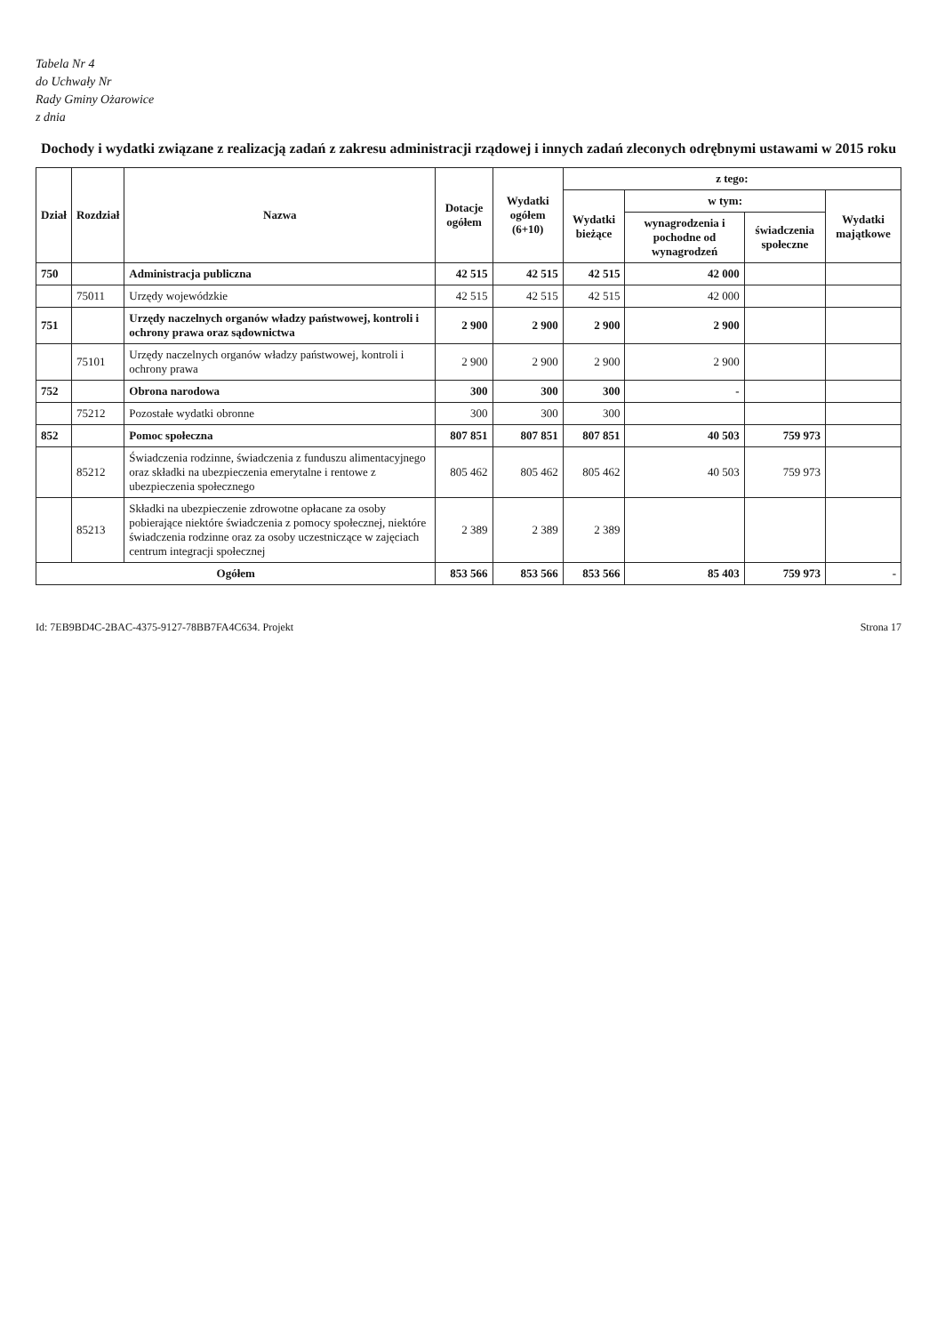Tabela Nr 4
do Uchwały Nr
Rady Gminy Ożarowice
z dnia
Dochody i wydatki związane z realizacją zadań z zakresu administracji rządowej i innych zadań zleconych odrębnymi ustawami w 2015 roku
| Dział | Rozdział | Nazwa | Dotacje ogółem | Wydatki ogółem (6+10) | z tego: | | | |
| --- | --- | --- | --- | --- | --- | --- | --- | --- |
| | | | | | Wydatki bieżące | w tym: | | Wydatki majątkowe |
| | | | | | | wynagrodzenia i pochodne od wynagrodzeń | świadczenia społeczne | |
| 750 | | Administracja publiczna | 42 515 | 42 515 | 42 515 | 42 000 | | |
| | 75011 | Urzędy wojewódzkie | 42 515 | 42 515 | 42 515 | 42 000 | | |
| 751 | | Urzędy naczelnych organów władzy państwowej, kontroli i ochrony prawa oraz sądownictwa | 2 900 | 2 900 | 2 900 | 2 900 | | |
| | 75101 | Urzędy naczelnych organów władzy państwowej, kontroli i ochrony prawa | 2 900 | 2 900 | 2 900 | 2 900 | | |
| 752 | | Obrona narodowa | 300 | 300 | 300 | - | | |
| | 75212 | Pozostałe wydatki obronne | 300 | 300 | 300 | | | |
| 852 | | Pomoc społeczna | 807 851 | 807 851 | 807 851 | 40 503 | 759 973 | |
| | 85212 | Świadczenia rodzinne, świadczenia z funduszu alimentacyjnego oraz składki na ubezpieczenia emerytalne i rentowe z ubezpieczenia społecznego | 805 462 | 805 462 | 805 462 | 40 503 | 759 973 | |
| | 85213 | Składki na ubezpieczenie zdrowotne opłacane za osoby pobierające niektóre świadczenia z pomocy społecznej, niektóre świadczenia rodzinne oraz za osoby uczestniczące w zajęciach centrum integracji społecznej | 2 389 | 2 389 | 2 389 | | | |
| Ogółem | | | 853 566 | 853 566 | 853 566 | 85 403 | 759 973 | - |
Id: 7EB9BD4C-2BAC-4375-9127-78BB7FA4C634. Projekt Strona 17